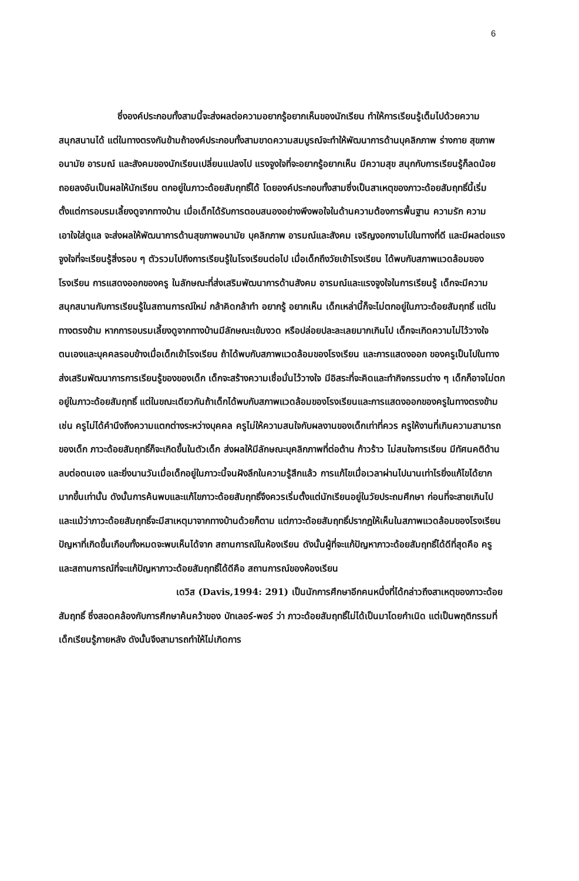6
ซึ่งองค์ประกอบทั้งสามนี้จะส่งผลต่อความอยากรู้อยากเห็นของนักเรียน ทำให้การเรียนรู้เต็มไปด้วยความสนุกสนานได้ แต่ในทางตรงกันข้ามถ้าองค์ประกอบทั้งสามขาดความสมบูรณ์จะทำให้พัฒนาการด้านบุคลิกภาพ ร่างกาย สุขภาพอนามัย อารมณ์ และสังคมของนักเรียนเปลี่ยนแปลงไป แรงจูงใจที่จะอยากรู้อยากเห็น มีความสุข สนุกกับการเรียนรู้ก็ลดน้อยถอยลงอันเป็นผลให้นักเรียน ตกอยู่ในภาวะด้อยสัมฤทธิ์ได้ โดยองค์ประกอบทั้งสามซึ่งเป็นสาเหตุของภาวะด้อยสัมฤทธิ์นี้เริ่มตั้งแต่การอบรมเลี้ยงดูจากทางบ้าน เมื่อเด็กได้รับการตอบสนองอย่างพึงพอใจในด้านความต้องการพื้นฐาน ความรัก ความเอาใจใส่ดูแล จะส่งผลให้พัฒนาการด้านสุขภาพอนามัย บุคลิกภาพ อารมณ์และสังคม เจริญงอกงามไปในทางที่ดี และมีผลต่อแรงจูงใจที่จะเรียนรู้สิ่งรอบ ๆ ตัวรวมไปถึงการเรียนรู้ในโรงเรียนต่อไป เมื่อเด็กถึงวัยเข้าโรงเรียน ได้พบกับสภาพแวดล้อมของโรงเรียน การแสดงออกของครู ในลักษณะที่ส่งเสริมพัฒนาการด้านสังคม อารมณ์และแรงจูงใจในการเรียนรู้ เด็กจะมีความสนุกสนานกับการเรียนรู้ในสถานการณ์ใหม่ กล้าคิดกล้าทำ อยากรู้ อยากเห็น เด็กเหล่านี้ก็จะไม่ตกอยู่ในภาวะด้อยสัมฤทธิ์ แต่ในทางตรงข้าม หากการอบรมเลี้ยงดูจากทางบ้านมีลักษณะเข้มงวด หรือปล่อยปละละเลยมากเกินไป เด็กจะเกิดความไม่ไว้วางใจตนเองและบุคคลรอบข้างเมื่อเด็กเข้าโรงเรียน ถ้าได้พบกับสภาพแวดล้อมของโรงเรียน และการแสดงออก ของครูเป็นไปในทางส่งเสริมพัฒนาการการเรียนรู้ของของเด็ก เด็กจะสร้างความเชื่อมั่นไว้วางใจ มีอิสระที่จะคิดและทำกิจกรรมต่าง ๆ เด็กก็อาจไม่ตกอยู่ในภาวะด้อยสัมฤทธิ์ แต่ในขณะเดียวกันถ้าเด็กได้พบกับสภาพแวดล้อมของโรงเรียนและการแสดงออกของครูในทางตรงข้าม เช่น ครูไม่ได้คำนึงถึงความแตกต่างระหว่างบุคคล ครูไม่ให้ความสนใจกับผลงานของเด็กเท่าที่ควร ครูให้งานที่เกินความสามารถของเด็ก ภาวะด้อยสัมฤทธิ์ก็จะเกิดขึ้นในตัวเด็ก ส่งผลให้มีลักษณะบุคลิกภาพที่ต่อต้าน ก้าวร้าว ไม่สนใจการเรียน มีทัศนคติด้านลบต่อตนเอง และยิ่งนานวันเมื่อเด็กอยู่ในภาวะนี้จนฝังลึกในความรู้สึกแล้ว การแก้ไขเมื่อเวลาผ่านไปนานเท่าไรยิ่งแก้ไขได้ยากมากขึ้นเท่านั้น ดังนั้นการค้นพบและแก้ไขภาวะด้อยสัมฤทธิ์จึงควรเริ่มตั้งแต่นักเรียนอยู่ในวัยประถมศึกษา ก่อนที่จะสายเกินไปและแม้ว่าภาวะด้อยสัมฤทธิ์จะมีสาเหตุมาจากทางบ้านด้วยก็ตาม แต่ภาวะด้อยสัมฤทธิ์ปรากฏให้เห็นในสภาพแวดล้อมของโรงเรียน ปัญหาที่เกิดขึ้นเกือบทั้งหมดจะพบเห็นได้จาก สถานการณ์ในห้องเรียน ดังนั้นผู้ที่จะแก้ปัญหาภาวะด้อยสัมฤทธิ์ได้ดีที่สุดคือ ครู และสถานการณ์ที่จะแก้ปัญหาภาวะด้อยสัมฤทธิ์ได้ดีคือ สถานการณ์ของห้องเรียน
เดวิส (Davis,1994: 291) เป็นนักการศึกษาอีกคนหนึ่งที่ได้กล่าวถึงสาเหตุของภาวะด้อยสัมฤทธิ์ ซึ่งสอดคล้องกับการศึกษาค้นคว้าของ บัทเลอร์-พอร์ ว่า ภาวะด้อยสัมฤทธิ์ไม่ได้เป็นมาโดยกำเนิด แต่เป็นพฤติกรรมที่เด็กเรียนรู้ภายหลัง ดังนั้นจึงสามารถทำให้ไม่เกิดการ